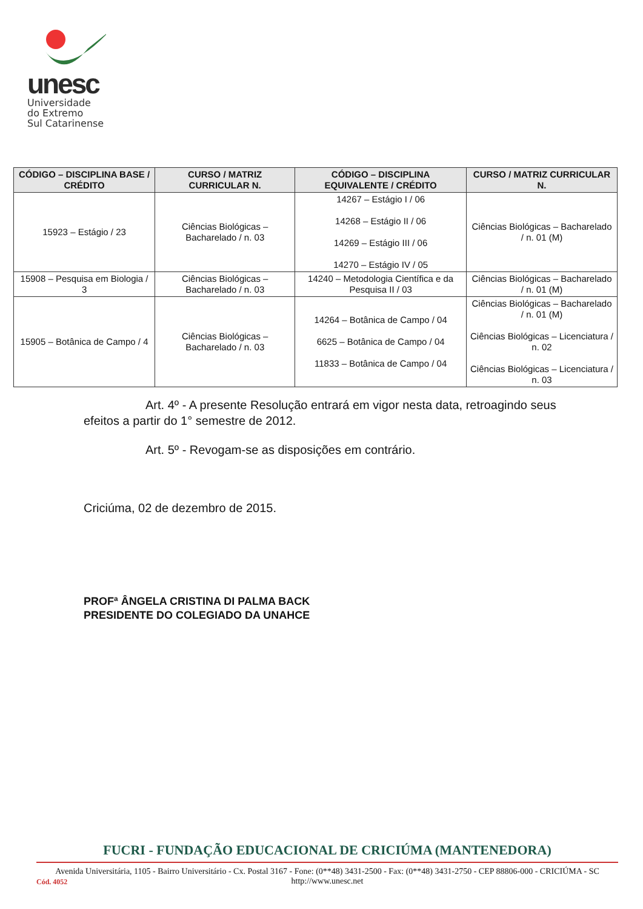unesc
Universidade
do Extremo
Sul Catarinense
| CÓDIGO – DISCIPLINA BASE / CRÉDITO | CURSO / MATRIZ CURRICULAR N. | CÓDIGO – DISCIPLINA EQUIVALENTE / CRÉDITO | CURSO / MATRIZ CURRICULAR N. |
| --- | --- | --- | --- |
| 15923 – Estágio / 23 | Ciências Biológicas – Bacharelado / n. 03 | 14267 – Estágio I / 06 14268 – Estágio II / 06 14269 – Estágio III / 06 14270 – Estágio IV / 05 | Ciências Biológicas – Bacharelado / n. 01 (M) |
| 15908 – Pesquisa em Biologia / 3 | Ciências Biológicas – Bacharelado / n. 03 | 14240 – Metodologia Científica e da Pesquisa II / 03 | Ciências Biológicas – Bacharelado / n. 01 (M) |
| 15905 – Botânica de Campo / 4 | Ciências Biológicas – Bacharelado / n. 03 | 14264 – Botânica de Campo / 04 6625 – Botânica de Campo / 04 11833 – Botânica de Campo / 04 | Ciências Biológicas – Bacharelado / n. 01 (M) Ciências Biológicas – Licenciatura / n. 02 Ciências Biológicas – Licenciatura / n. 03 |
Art. 4º - A presente Resolução entrará em vigor nesta data, retroagindo seus efeitos a partir do 1° semestre de 2012.
Art. 5º - Revogam-se as disposições em contrário.
Criciúma, 02 de dezembro de 2015.
PROFª ÂNGELA CRISTINA DI PALMA BACK
PRESIDENTE DO COLEGIADO DA UNAHCE
FUCRI - FUNDAÇÃO EDUCACIONAL DE CRICIÚMA (MANTENEDORA)
Avenida Universitária, 1105 - Bairro Universitário - Cx. Postal 3167 - Fone: (0**48) 3431-2500 - Fax: (0**48) 3431-2750 - CEP 88806-000 - CRICIÚMA - SC
http://www.unesc.net
Cód. 4052